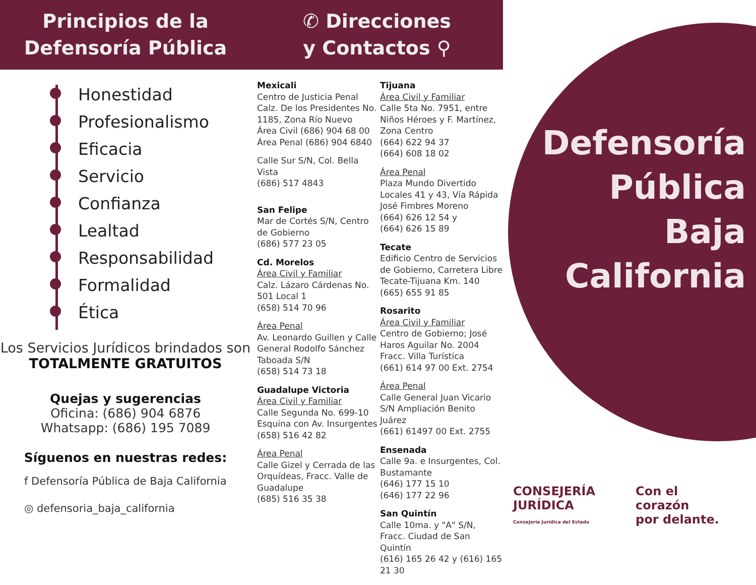Principios de la
Defensoría Pública
Honestidad
Profesionalismo
Eficacia
Servicio
Confianza
Lealtad
Responsabilidad
Formalidad
Ética
Los Servicios Jurídicos brindados son
TOTALMENTE GRATUITOS
Quejas y sugerencias
Oficina: (686) 904 6876
Whatsapp: (686) 195 7089
Síguenos en nuestras redes:
f Defensoría Pública de Baja California
◎ defensoria_baja_california
✆ Direcciones
y Contactos ⚲
Mexicali
Centro de Justicia Penal
Calz. De los Presidentes No. 1185, Zona Río Nuevo
Área Civil (686) 904 68 00
Área Penal (686) 904 6840
Calle Sur S/N, Col. Bella Vista
(686) 517 4843
San Felipe
Mar de Cortés S/N, Centro de Gobierno
(686) 577 23 05
Cd. Morelos
Área Civil y Familiar
Calz. Lázaro Cárdenas No. 501 Local 1
(658) 514 70 96
Área Penal
Av. Leonardo Guillen y Calle General Rodolfo Sánchez Taboada S/N
(658) 514 73 18
Guadalupe Victoria
Área Civil y Familiar
Calle Segunda No. 699-10 Esquina con Av. Insurgentes
(658) 516 42 82
Área Penal
Calle Gizel y Cerrada de las Orquídeas, Fracc. Valle de Guadalupe
(685) 516 35 38
Tijuana
Área Civil y Familiar
Calle 5ta No. 7951, entre Niños Héroes y F. Martínez, Zona Centro
(664) 622 94 37
(664) 608 18 02
Área Penal
Plaza Mundo Divertido Locales 41 y 43, Vía Rápida José Fimbres Moreno
(664) 626 12 54 y
(664) 626 15 89
Tecate
Edificio Centro de Servicios de Gobierno, Carretera Libre Tecate-Tijuana Km. 140
(665) 655 91 85
Rosarito
Área Civil y Familiar
Centro de Gobierno; José Haros Aguilar No. 2004 Fracc. Villa Turística
(661) 614 97 00 Ext. 2754
Área Penal
Calle General Juan Vicario S/N Ampliación Benito Juárez
(661) 61497 00 Ext. 2755
Ensenada
Calle 9a. e Insurgentes, Col. Bustamante
(646) 177 15 10
(646) 177 22 96
San Quintín
Calle 10ma. y "A" S/N, Fracc. Ciudad de San Quintín
(616) 165 26 42 y (616) 165 21 30
Defensoría
Pública
Baja
California
CONSEJERÍA
JURÍDICA
Consejería Jurídica del Estado
Con el
corazón
por delante.